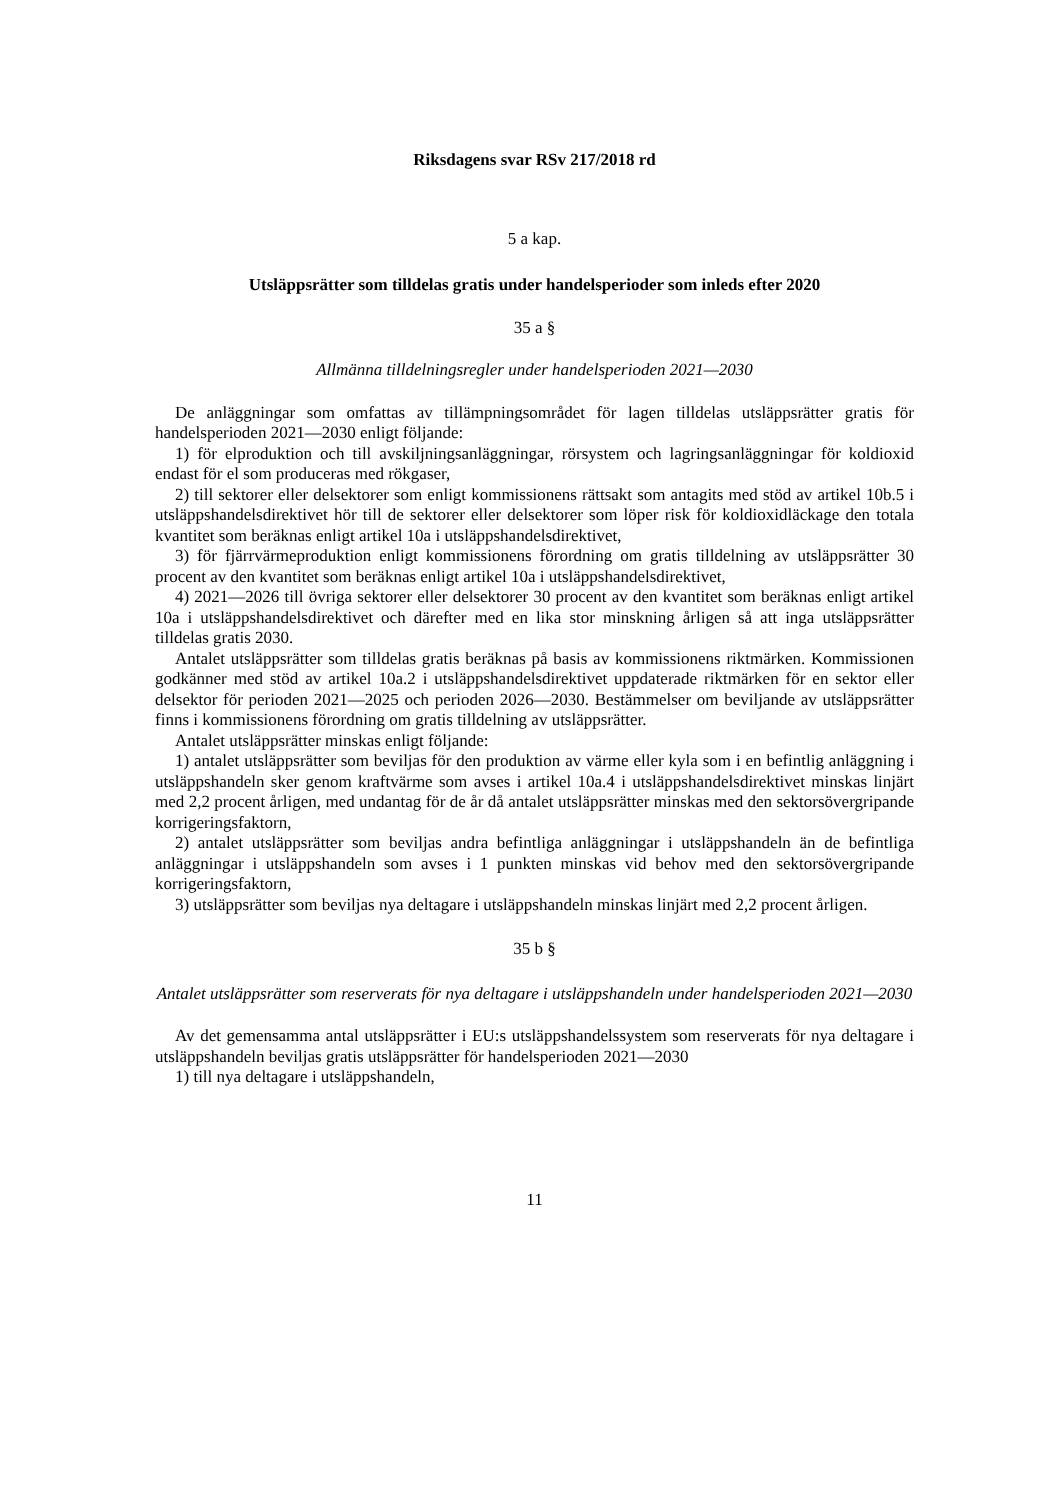Riksdagens svar RSv 217/2018 rd
5 a kap.
Utsläppsrätter som tilldelas gratis under handelsperioder som inleds efter 2020
35 a §
Allmänna tilldelningsregler under handelsperioden 2021—2030
De anläggningar som omfattas av tillämpningsområdet för lagen tilldelas utsläppsrätter gratis för handelsperioden 2021—2030 enligt följande:
1) för elproduktion och till avskiljningsanläggningar, rörsystem och lagringsanläggningar för koldioxid endast för el som produceras med rökgaser,
2) till sektorer eller delsektorer som enligt kommissionens rättsakt som antagits med stöd av artikel 10b.5 i utsläppshandelsdirektivet hör till de sektorer eller delsektorer som löper risk för koldioxidläckage den totala kvantitet som beräknas enligt artikel 10a i utsläppshandelsdirektivet,
3) för fjärrvärmeproduktion enligt kommissionens förordning om gratis tilldelning av utsläppsrätter 30 procent av den kvantitet som beräknas enligt artikel 10a i utsläppshandelsdirektivet,
4) 2021—2026 till övriga sektorer eller delsektorer 30 procent av den kvantitet som beräknas enligt artikel 10a i utsläppshandelsdirektivet och därefter med en lika stor minskning årligen så att inga utsläppsrätter tilldelas gratis 2030.
Antalet utsläppsrätter som tilldelas gratis beräknas på basis av kommissionens riktmärken. Kommissionen godkänner med stöd av artikel 10a.2 i utsläppshandelsdirektivet uppdaterade riktmärken för en sektor eller delsektor för perioden 2021—2025 och perioden 2026—2030. Bestämmelser om beviljande av utsläppsrätter finns i kommissionens förordning om gratis tilldelning av utsläppsrätter.
Antalet utsläppsrätter minskas enligt följande:
1) antalet utsläppsrätter som beviljas för den produktion av värme eller kyla som i en befintlig anläggning i utsläppshandeln sker genom kraftvärme som avses i artikel 10a.4 i utsläppshandelsdirektivet minskas linjärt med 2,2 procent årligen, med undantag för de år då antalet utsläppsrätter minskas med den sektorsövergripande korrigeringsfaktorn,
2) antalet utsläppsrätter som beviljas andra befintliga anläggningar i utsläppshandeln än de befintliga anläggningar i utsläppshandeln som avses i 1 punkten minskas vid behov med den sektorsövergripande korrigeringsfaktorn,
3) utsläppsrätter som beviljas nya deltagare i utsläppshandeln minskas linjärt med 2,2 procent årligen.
35 b §
Antalet utsläppsrätter som reserverats för nya deltagare i utsläppshandeln under handelsperioden 2021—2030
Av det gemensamma antal utsläppsrätter i EU:s utsläppshandelssystem som reserverats för nya deltagare i utsläppshandeln beviljas gratis utsläppsrätter för handelsperioden 2021—2030
1) till nya deltagare i utsläppshandeln,
11